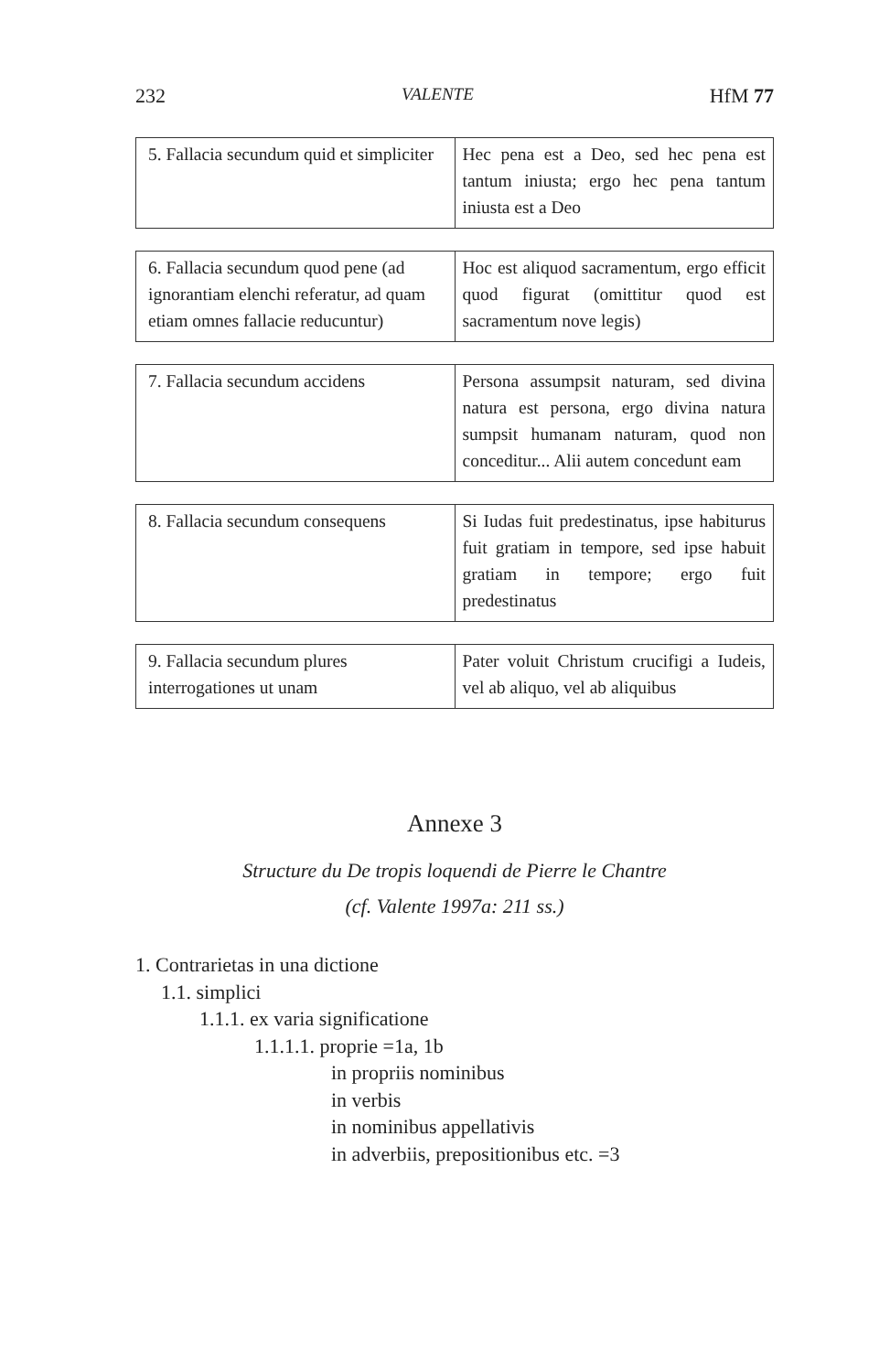232 VALENTE HfM 77
| 5. Fallacia secundum quid et simpliciter | Hec pena est a Deo, sed hec pena est tantum iniusta; ergo hec pena tantum iniusta est a Deo |
| 6. Fallacia secundum quod pene (ad ignorantiam elenchi referatur, ad quam etiam omnes fallacie reducuntur) | Hoc est aliquod sacramentum, ergo efficit quod figurat (omittitur quod est sacramentum nove legis) |
| 7. Fallacia secundum accidens | Persona assumpsit naturam, sed divina natura est persona, ergo divina natura sumpsit humanam naturam, quod non conceditur... Alii autem concedunt eam |
| 8. Fallacia secundum consequens | Si Iudas fuit predestinatus, ipse habiturus fuit gratiam in tempore, sed ipse habuit gratiam in tempore; ergo fuit predestinatus |
| 9. Fallacia secundum plures interrogationes ut unam | Pater voluit Christum crucifigi a Iudeis, vel ab aliquo, vel ab aliquibus |
Annexe 3
Structure du De tropis loquendi de Pierre le Chantre
(cf. Valente 1997a: 211 ss.)
1. Contrarietas in una dictione
1.1. simplici
1.1.1. ex varia significatione
1.1.1.1. proprie =1a, 1b
in propriis nominibus
in verbis
in nominibus appellativis
in adverbiis, prepositionibus etc. =3